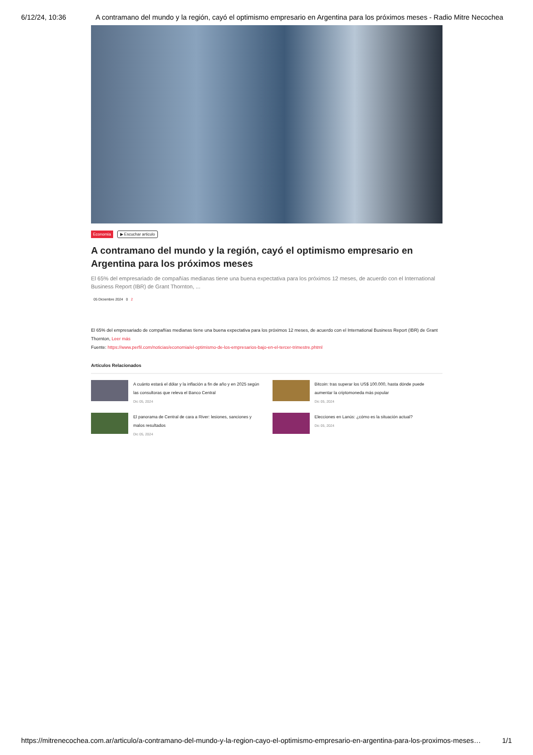6/12/24, 10:36 A contramano del mundo y la región, cayó el optimismo empresario en Argentina para los próximos meses - Radio Mitre Necochea
Economia ▶ Escuchar articulo
A contramano del mundo y la región, cayó el optimismo empresario en Argentina para los próximos meses
El 65% del empresariado de compañías medianas tiene una buena expectativa para los próximos 12 meses, de acuerdo con el International Business Report (IBR) de Grant Thornton, ...
05 Diciembre 2024 0 2
El 65% del empresariado de compañías medianas tiene una buena expectativa para los próximos 12 meses, de acuerdo con el International Business Report (IBR) de Grant Thornton, Leer más
Fuente: https://www.perfil.com/noticias/economia/el-optimismo-de-los-empresarios-bajo-en-el-tercer-trimestre.phtml
Artículos Relacionados
A cuánto estará el dólar y la inflación a fin de año y en 2025 según las consultoras que releva el Banco Central
Dic 05, 2024
Bitcoin: tras superar los US$ 100.000, hasta dónde puede aumentar la criptomoneda más popular
Dic 05, 2024
El panorama de Central de cara a River: lesiones, sanciones y malos resultados
Dic 05, 2024
Elecciones en Lanús: ¿cómo es la situación actual?
Dic 05, 2024
https://mitrenecochea.com.ar/articulo/a-contramano-del-mundo-y-la-region-cayo-el-optimismo-empresario-en-argentina-para-los-proximos-meses… 1/1